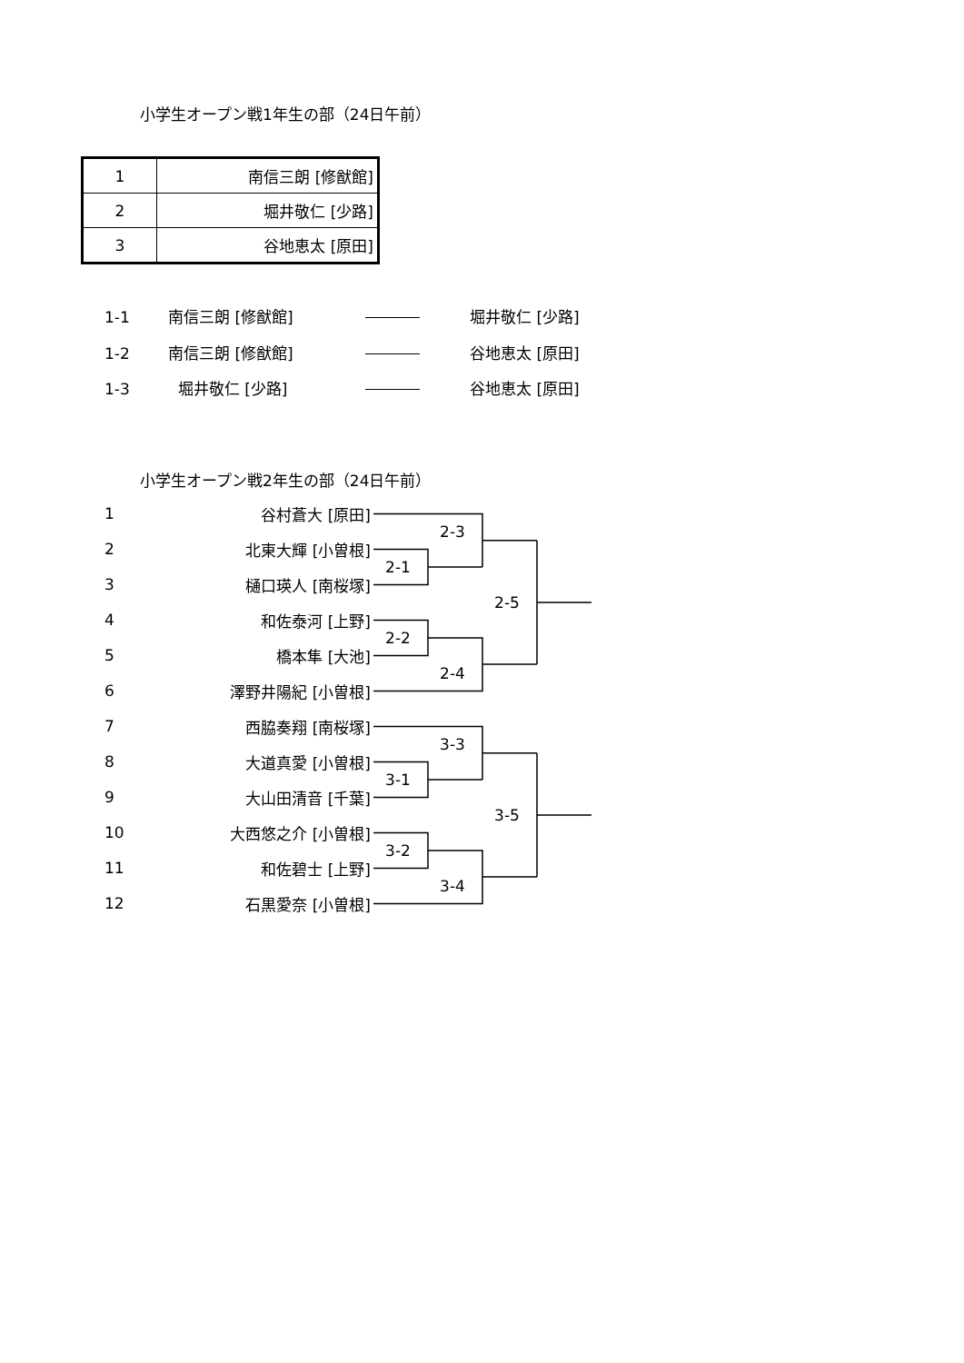小学生オープン戦1年生の部（24日午前）
| 1 | 南信三朗 [修猷館] |
| 2 | 堀井敬仁 [少路] |
| 3 | 谷地恵太 [原田] |
1-1
南信三朗 [修猷館]
堀井敬仁 [少路]
1-2
南信三朗 [修猷館]
谷地恵太 [原田]
1-3
堀井敬仁 [少路]
谷地恵太 [原田]
小学生オープン戦2年生の部（24日午前）
1
谷村蒼大 [原田]
2-3
2
北東大輝 [小曽根]
2-1
3
樋口瑛人 [南桜塚]
2-5
4
和佐泰河 [上野]
2-2
5
橋本隼 [大池]
2-4
6
澤野井陽紀 [小曽根]
7
西脇奏翔 [南桜塚]
3-3
8
大道真愛 [小曽根]
3-1
9
大山田清音 [千葉]
3-5
10
大西悠之介 [小曽根]
3-2
11
和佐碧士 [上野]
3-4
12
石黒愛奈 [小曽根]